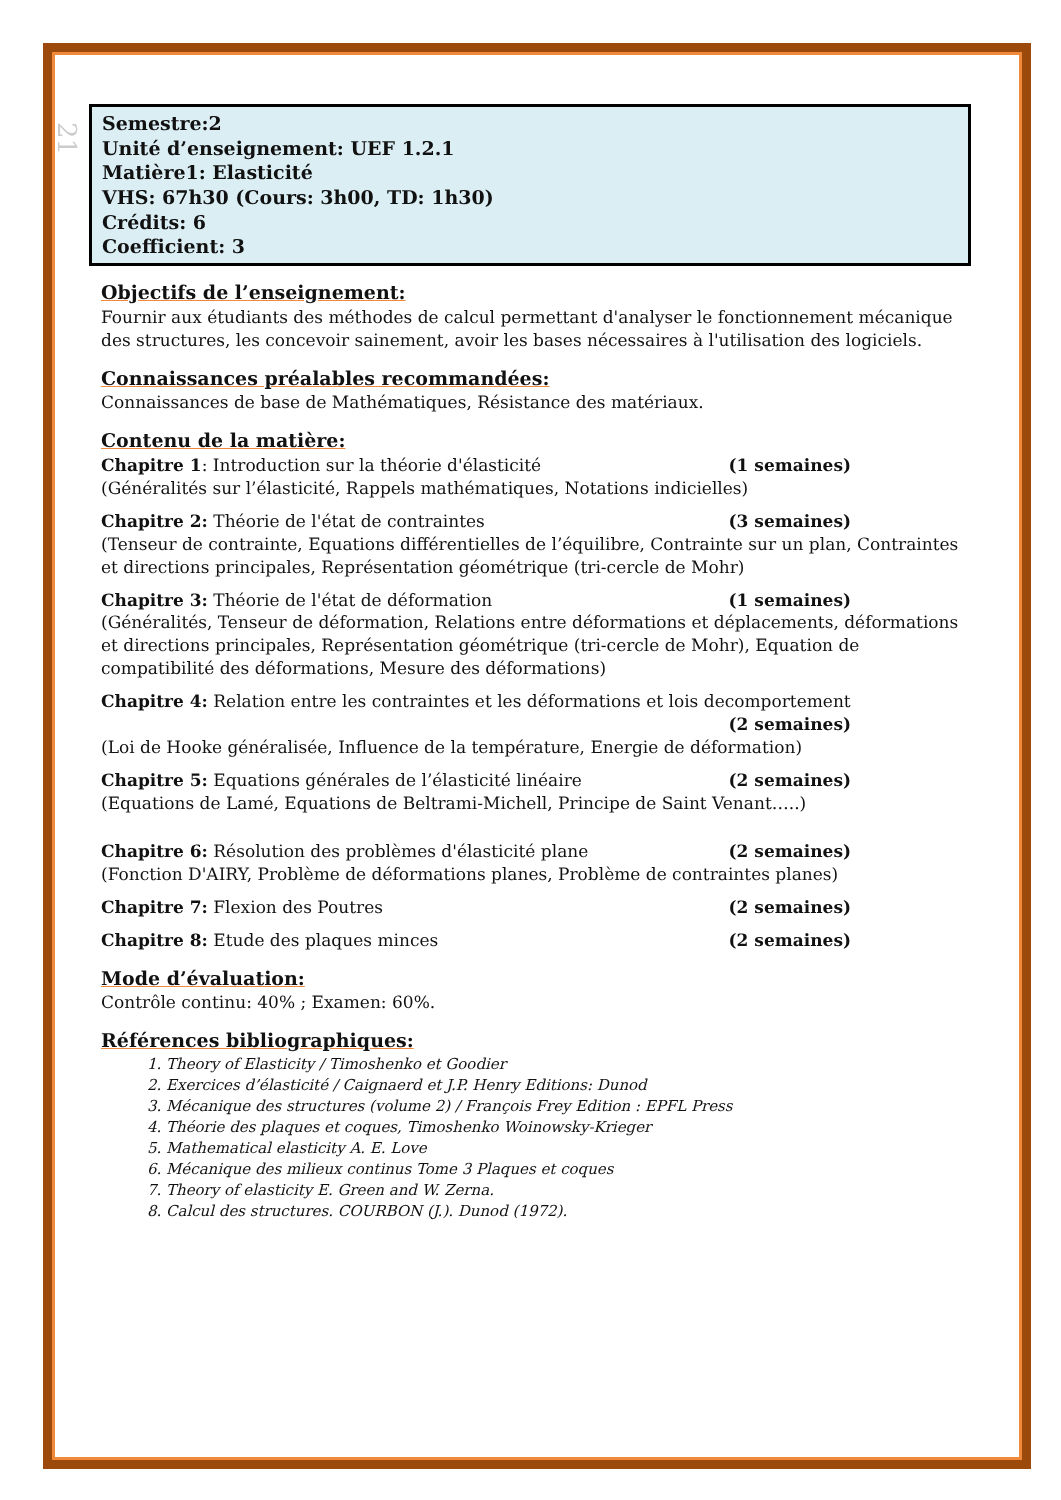21
Semestre:2
Unité d’enseignement: UEF 1.2.1
Matière1: Elasticité
VHS: 67h30 (Cours: 3h00, TD: 1h30)
Crédits: 6
Coefficient: 3
Objectifs de l’enseignement:
Fournir aux étudiants des méthodes de calcul permettant d'analyser le fonctionnement mécanique des structures, les concevoir sainement, avoir les bases nécessaires à l'utilisation des logiciels.
Connaissances préalables recommandées:
Connaissances de base de Mathématiques, Résistance des matériaux.
Contenu de la matière:
Chapitre 1: Introduction sur la théorie d'élasticité (1 semaines)
(Généralités sur l’élasticité, Rappels mathématiques, Notations indicielles)
Chapitre 2: Théorie de l'état de contraintes (3 semaines)
(Tenseur de contrainte, Equations différentielles de l’équilibre, Contrainte sur un plan, Contraintes et directions principales, Représentation géométrique (tri-cercle de Mohr)
Chapitre 3: Théorie de l'état de déformation (1 semaines)
(Généralités, Tenseur de déformation, Relations entre déformations et déplacements, déformations et directions principales, Représentation géométrique (tri-cercle de Mohr), Equation de compatibilité des déformations, Mesure des déformations)
Chapitre 4: Relation entre les contraintes et les déformations et lois decomportement
(2 semaines)
(Loi de Hooke généralisée, Influence de la température, Energie de déformation)
Chapitre 5: Equations générales de l’élasticité linéaire (2 semaines)
(Equations de Lamé, Equations de Beltrami-Michell, Principe de Saint Venant…..)
Chapitre 6: Résolution des problèmes d'élasticité plane (2 semaines)
(Fonction D'AIRY, Problème de déformations planes, Problème de contraintes planes)
Chapitre 7: Flexion des Poutres (2 semaines)
Chapitre 8: Etude des plaques minces (2 semaines)
Mode d’évaluation:
Contrôle continu: 40% ; Examen: 60%.
Références bibliographiques:
1. Theory of Elasticity / Timoshenko et Goodier
2. Exercices d’élasticité / Caignaerd et J.P. Henry Editions: Dunod
3. Mécanique des structures (volume 2) / François Frey Edition : EPFL Press
4. Théorie des plaques et coques, Timoshenko Woinowsky-Krieger
5. Mathematical elasticity A. E. Love
6. Mécanique des milieux continus Tome 3 Plaques et coques
7. Theory of elasticity E. Green and W. Zerna.
8. Calcul des structures. COURBON (J.). Dunod (1972).